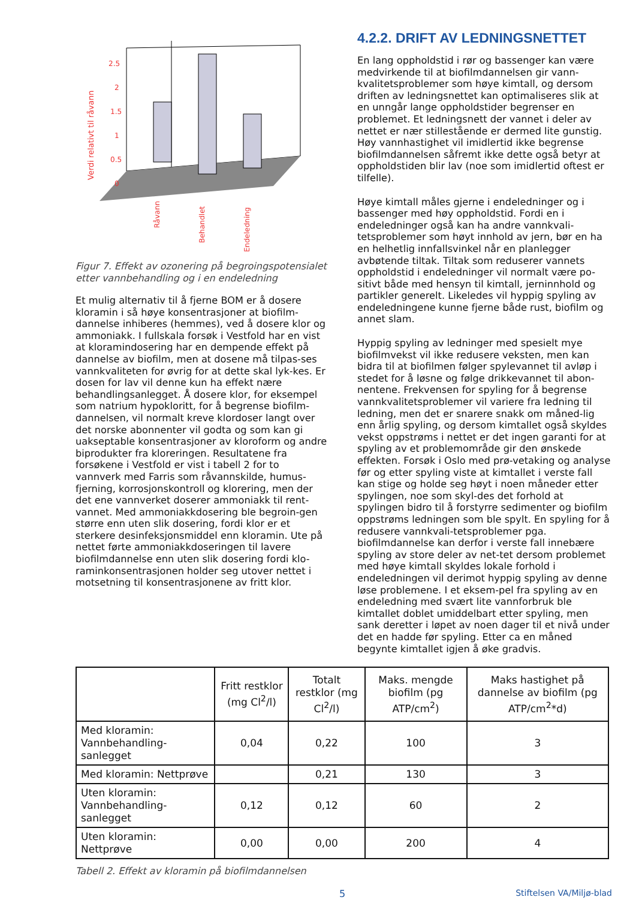Verdi relativt til råvann
2.5
2
1.5
1
0.5
0
Råvann
Behandlet
Endeledning
Figur 7. Effekt av ozonering på begroingspotensialet etter vannbehandling og i en endeledning
Et mulig alternativ til å fjerne BOM er å dosere kloramin i så høye konsentrasjoner at biofilm-dannelse inhiberes (hemmes), ved å dosere klor og ammoniakk. I fullskala forsøk i Vestfold har en vist at kloramindosering har en dempende effekt på dannelse av biofilm, men at dosene må tilpas-ses vannkvaliteten for øvrig for at dette skal lyk-kes. Er dosen for lav vil denne kun ha effekt nære behandlingsanlegget. Å dosere klor, for eksempel som natrium hypokloritt, for å begrense biofilm-dannelsen, vil normalt kreve klordoser langt over det norske abonnenter vil godta og som kan gi uakseptable konsentrasjoner av kloroform og andre biprodukter fra kloreringen. Resultatene fra forsøkene i Vestfold er vist i tabell 2 for to vannverk med Farris som råvannskilde, humus-fjerning, korrosjonskontroll og klorering, men der det ene vannverket doserer ammoniakk til rent-vannet. Med ammoniakkdosering ble begroin-gen større enn uten slik dosering, fordi klor er et sterkere desinfeksjonsmiddel enn kloramin. Ute på nettet førte ammoniakkdoseringen til lavere biofilmdannelse enn uten slik dosering fordi klo-raminkonsentrasjonen holder seg utover nettet i motsetning til konsentrasjonene av fritt klor.
4.2.2. DRIFT AV LEDNINGSNETTET
En lang oppholdstid i rør og bassenger kan være medvirkende til at biofilmdannelsen gir vann-kvalitetsproblemer som høye kimtall, og dersom driften av ledningsnettet kan optimaliseres slik at en unngår lange oppholdstider begrenser en problemet. Et ledningsnett der vannet i deler av nettet er nær stillestående er dermed lite gunstig. Høy vannhastighet vil imidlertid ikke begrense biofilmdannelsen såfremt ikke dette også betyr at oppholdstiden blir lav (noe som imidlertid oftest er tilfelle).
Høye kimtall måles gjerne i endeledninger og i bassenger med høy oppholdstid. Fordi en i endeledninger også kan ha andre vannkvali-tetsproblemer som høyt innhold av jern, bør en ha en helhetlig innfallsvinkel når en planlegger avbøtende tiltak. Tiltak som reduserer vannets oppholdstid i endeledninger vil normalt være po-sitivt både med hensyn til kimtall, jerninnhold og partikler generelt. Likeledes vil hyppig spyling av endeledningene kunne fjerne både rust, biofilm og annet slam.
Hyppig spyling av ledninger med spesielt mye biofilmvekst vil ikke redusere veksten, men kan bidra til at biofilmen følger spylevannet til avløp i stedet for å løsne og følge drikkevannet til abon-nentene. Frekvensen for spyling for å begrense vannkvalitetsproblemer vil variere fra ledning til ledning, men det er snarere snakk om måned-lig enn årlig spyling, og dersom kimtallet også skyldes vekst oppstrøms i nettet er det ingen garanti for at spyling av et problemområde gir den ønskede effekten. Forsøk i Oslo med prø-vetaking og analyse før og etter spyling viste at kimtallet i verste fall kan stige og holde seg høyt i noen måneder etter spylingen, noe som skyl-des det forhold at spylingen bidro til å forstyrre sedimenter og biofilm oppstrøms ledningen som ble spylt. En spyling for å redusere vannkvali-tetsproblemer pga. biofilmdannelse kan derfor i verste fall innebære spyling av store deler av net-tet dersom problemet med høye kimtall skyldes lokale forhold i endeledningen vil derimot hyppig spyling av denne løse problemene. I et eksem-pel fra spyling av en endeledning med svært lite vannforbruk ble kimtallet doblet umiddelbart etter spyling, men sank deretter i løpet av noen dager til et nivå under det en hadde før spyling. Etter ca en måned begynte kimtallet igjen å øke gradvis.
| | Fritt restklor (mg Cl<sup>2</sup>/l) | Totalt restklor (mg Cl<sup>2</sup>/l) | Maks. mengde biofilm (pg ATP/cm<sup>2</sup>) | Maks hastighet på dannelse av biofilm (pg ATP/cm<sup>2</sup>*d) |
| --- | --- | --- | --- | --- |
| Med kloramin: Vannbehandling-sanlegget | 0,04 | 0,22 | 100 | 3 |
| Med kloramin: Nettprøve | | 0,21 | 130 | 3 |
| Uten kloramin: Vannbehandling-sanlegget | 0,12 | 0,12 | 60 | 2 |
| Uten kloramin: Nettprøve | 0,00 | 0,00 | 200 | 4 |
Tabell 2. Effekt av kloramin på biofilmdannelsen
5 Stiftelsen VA/Miljø-blad